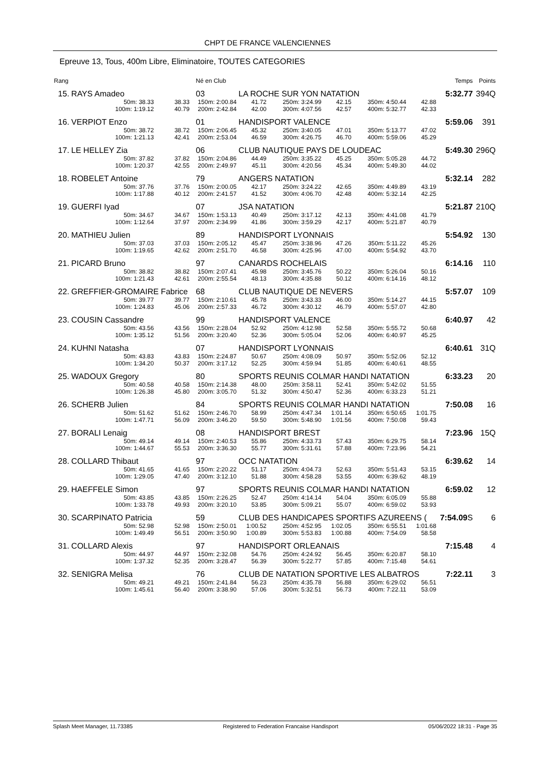CHPT DE FRANCE VALENCIENNES
Epreuve 13, Tous, 400m Libre, Eliminatoire, TOUTES CATEGORIES
| Rang | | | | Né en Club | | | | | | Temps | Points |
| 15. | RAYS Amadeo | | | 03 | LA ROCHE SUR YON NATATION | | | | | 5:32.77 | 394Q |
| | 50m: 38.33 | 38.33 | | 150m: 2:00.84 | 41.72 | 250m: 3:24.99 | 42.15 | 350m: 4:50.44 | 42.88 | | |
| | 100m: 1:19.12 | 40.79 | | 200m: 2:42.84 | 42.00 | 300m: 4:07.56 | 42.57 | 400m: 5:32.77 | 42.33 | | |
| 16. | VERPIOT Enzo | | | 01 | HANDISPORT VALENCE | | | | | 5:59.06 | 391 |
| | 50m: 38.72 | 38.72 | | 150m: 2:06.45 | 45.32 | 250m: 3:40.05 | 47.01 | 350m: 5:13.77 | 47.02 | | |
| | 100m: 1:21.13 | 42.41 | | 200m: 2:53.04 | 46.59 | 300m: 4:26.75 | 46.70 | 400m: 5:59.06 | 45.29 | | |
| 17. | LE HELLEY Zia | | | 06 | CLUB NAUTIQUE PAYS DE LOUDEAC | | | | | 5:49.30 | 296Q |
| | 50m: 37.82 | 37.82 | | 150m: 2:04.86 | 44.49 | 250m: 3:35.22 | 45.25 | 350m: 5:05.28 | 44.72 | | |
| | 100m: 1:20.37 | 42.55 | | 200m: 2:49.97 | 45.11 | 300m: 4:20.56 | 45.34 | 400m: 5:49.30 | 44.02 | | |
| 18. | ROBELET Antoine | | | 79 | ANGERS NATATION | | | | | 5:32.14 | 282 |
| | 50m: 37.76 | 37.76 | | 150m: 2:00.05 | 42.17 | 250m: 3:24.22 | 42.65 | 350m: 4:49.89 | 43.19 | | |
| | 100m: 1:17.88 | 40.12 | | 200m: 2:41.57 | 41.52 | 300m: 4:06.70 | 42.48 | 400m: 5:32.14 | 42.25 | | |
| 19. | GUERFI Iyad | | | 07 | JSA NATATION | | | | | 5:21.87 | 210Q |
| | 50m: 34.67 | 34.67 | | 150m: 1:53.13 | 40.49 | 250m: 3:17.12 | 42.13 | 350m: 4:41.08 | 41.79 | | |
| | 100m: 1:12.64 | 37.97 | | 200m: 2:34.99 | 41.86 | 300m: 3:59.29 | 42.17 | 400m: 5:21.87 | 40.79 | | |
| 20. | MATHIEU Julien | | | 89 | HANDISPORT LYONNAIS | | | | | 5:54.92 | 130 |
| | 50m: 37.03 | 37.03 | | 150m: 2:05.12 | 45.47 | 250m: 3:38.96 | 47.26 | 350m: 5:11.22 | 45.26 | | |
| | 100m: 1:19.65 | 42.62 | | 200m: 2:51.70 | 46.58 | 300m: 4:25.96 | 47.00 | 400m: 5:54.92 | 43.70 | | |
| 21. | PICARD Bruno | | | 97 | CANARDS ROCHELAIS | | | | | 6:14.16 | 110 |
| | 50m: 38.82 | 38.82 | | 150m: 2:07.41 | 45.98 | 250m: 3:45.76 | 50.22 | 350m: 5:26.04 | 50.16 | | |
| | 100m: 1:21.43 | 42.61 | | 200m: 2:55.54 | 48.13 | 300m: 4:35.88 | 50.12 | 400m: 6:14.16 | 48.12 | | |
| 22. | GREFFIER-GROMAIRE Fabrice | | | 68 | CLUB NAUTIQUE DE NEVERS | | | | | 5:57.07 | 109 |
| | 50m: 39.77 | 39.77 | | 150m: 2:10.61 | 45.78 | 250m: 3:43.33 | 46.00 | 350m: 5:14.27 | 44.15 | | |
| | 100m: 1:24.83 | 45.06 | | 200m: 2:57.33 | 46.72 | 300m: 4:30.12 | 46.79 | 400m: 5:57.07 | 42.80 | | |
| 23. | COUSIN Cassandre | | | 99 | HANDISPORT VALENCE | | | | | 6:40.97 | 42 |
| | 50m: 43.56 | 43.56 | | 150m: 2:28.04 | 52.92 | 250m: 4:12.98 | 52.58 | 350m: 5:55.72 | 50.68 | | |
| | 100m: 1:35.12 | 51.56 | | 200m: 3:20.40 | 52.36 | 300m: 5:05.04 | 52.06 | 400m: 6:40.97 | 45.25 | | |
| 24. | KUHNI Natasha | | | 07 | HANDISPORT LYONNAIS | | | | | 6:40.61 | 31Q |
| | 50m: 43.83 | 43.83 | | 150m: 2:24.87 | 50.67 | 250m: 4:08.09 | 50.97 | 350m: 5:52.06 | 52.12 | | |
| | 100m: 1:34.20 | 50.37 | | 200m: 3:17.12 | 52.25 | 300m: 4:59.94 | 51.85 | 400m: 6:40.61 | 48.55 | | |
| 25. | WADOUX Gregory | | | 80 | SPORTS REUNIS COLMAR HANDI NATATION | | | | | 6:33.23 | 20 |
| | 50m: 40.58 | 40.58 | | 150m: 2:14.38 | 48.00 | 250m: 3:58.11 | 52.41 | 350m: 5:42.02 | 51.55 | | |
| | 100m: 1:26.38 | 45.80 | | 200m: 3:05.70 | 51.32 | 300m: 4:50.47 | 52.36 | 400m: 6:33.23 | 51.21 | | |
| 26. | SCHERB Julien | | | 84 | SPORTS REUNIS COLMAR HANDI NATATION | | | | | 7:50.08 | 16 |
| | 50m: 51.62 | 51.62 | | 150m: 2:46.70 | 58.99 | 250m: 4:47.34 | 1:01.14 | 350m: 6:50.65 | 1:01.75 | | |
| | 100m: 1:47.71 | 56.09 | | 200m: 3:46.20 | 59.50 | 300m: 5:48.90 | 1:01.56 | 400m: 7:50.08 | 59.43 | | |
| 27. | BORALI Lenaig | | | 08 | HANDISPORT BREST | | | | | 7:23.96 | 15Q |
| | 50m: 49.14 | 49.14 | | 150m: 2:40.53 | 55.86 | 250m: 4:33.73 | 57.43 | 350m: 6:29.75 | 58.14 | | |
| | 100m: 1:44.67 | 55.53 | | 200m: 3:36.30 | 55.77 | 300m: 5:31.61 | 57.88 | 400m: 7:23.96 | 54.21 | | |
| 28. | COLLARD Thibaut | | | 97 | OCC NATATION | | | | | 6:39.62 | 14 |
| | 50m: 41.65 | 41.65 | | 150m: 2:20.22 | 51.17 | 250m: 4:04.73 | 52.63 | 350m: 5:51.43 | 53.15 | | |
| | 100m: 1:29.05 | 47.40 | | 200m: 3:12.10 | 51.88 | 300m: 4:58.28 | 53.55 | 400m: 6:39.62 | 48.19 | | |
| 29. | HAEFFELE Simon | | | 97 | SPORTS REUNIS COLMAR HANDI NATATION | | | | | 6:59.02 | 12 |
| | 50m: 43.85 | 43.85 | | 150m: 2:26.25 | 52.47 | 250m: 4:14.14 | 54.04 | 350m: 6:05.09 | 55.88 | | |
| | 100m: 1:33.78 | 49.93 | | 200m: 3:20.10 | 53.85 | 300m: 5:09.21 | 55.07 | 400m: 6:59.02 | 53.93 | | |
| 30. | SCARPINATO Patricia | | | 59 | CLUB DES HANDICAPES SPORTIFS AZUREENS ( | | | | | 7:54.09 S | 6 |
| | 50m: 52.98 | 52.98 | | 150m: 2:50.01 | 1:00.52 | 250m: 4:52.95 | 1:02.05 | 350m: 6:55.51 | 1:01.68 | | |
| | 100m: 1:49.49 | 56.51 | | 200m: 3:50.90 | 1:00.89 | 300m: 5:53.83 | 1:00.88 | 400m: 7:54.09 | 58.58 | | |
| 31. | COLLARD Alexis | | | 97 | HANDISPORT ORLEANAIS | | | | | 7:15.48 | 4 |
| | 50m: 44.97 | 44.97 | | 150m: 2:32.08 | 54.76 | 250m: 4:24.92 | 56.45 | 350m: 6:20.87 | 58.10 | | |
| | 100m: 1:37.32 | 52.35 | | 200m: 3:28.47 | 56.39 | 300m: 5:22.77 | 57.85 | 400m: 7:15.48 | 54.61 | | |
| 32. | SENIGRA Melisa | | | 76 | CLUB DE NATATION SPORTIVE LES ALBATROS | | | | | 7:22.11 | 3 |
| | 50m: 49.21 | 49.21 | | 150m: 2:41.84 | 56.23 | 250m: 4:35.78 | 56.88 | 350m: 6:29.02 | 56.51 | | |
| | 100m: 1:45.61 | 56.40 | | 200m: 3:38.90 | 57.06 | 300m: 5:32.51 | 56.73 | 400m: 7:22.11 | 53.09 | | |
Splash Meet Manager, 11.73385 Registered to Federation Francaise Handisport 05/06/2022 18:31 - Page 35